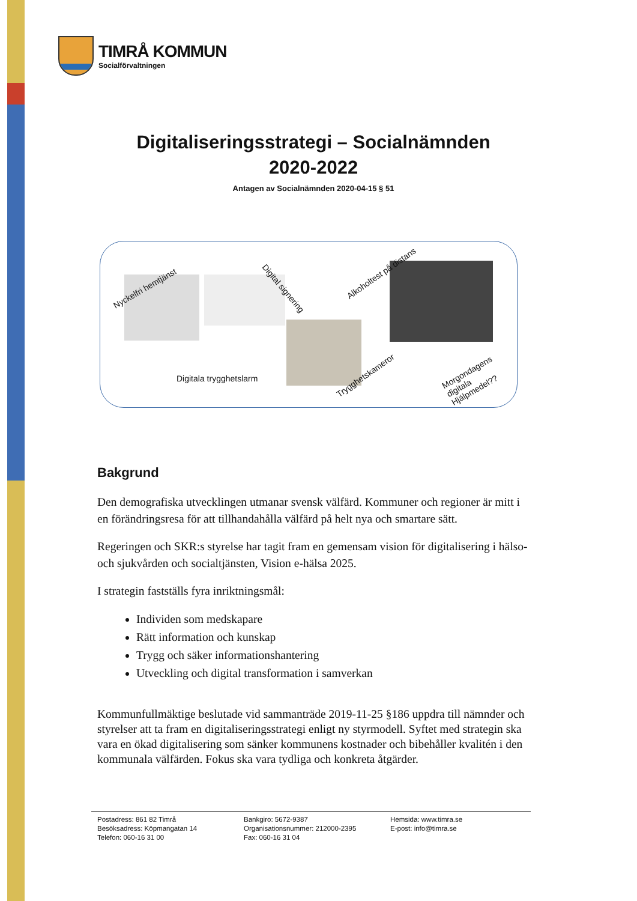TIMRÅ KOMMUN
Socialförvaltningen
Digitaliseringsstrategi – Socialnämnden
2020-2022
Antagen av Socialnämnden 2020-04-15 § 51
Nyckelfri hemtjänst Digital signering
Alkoholtest på distans
Digitala trygghetslarm Trygghetskameror
Morgondagens digitala Hjälpmedel??
Bakgrund
Den demografiska utvecklingen utmanar svensk välfärd. Kommuner och regioner är mitt i en förändringsresa för att tillhandahålla välfärd på helt nya och smartare sätt.
Regeringen och SKR:s styrelse har tagit fram en gemensam vision för digitalisering i hälso- och sjukvården och socialtjänsten, Vision e-hälsa 2025.
I strategin fastställs fyra inriktningsmål:
Individen som medskapare
Rätt information och kunskap
Trygg och säker informationshantering
Utveckling och digital transformation i samverkan
Kommunfullmäktige beslutade vid sammanträde 2019-11-25 §186 uppdra till nämnder och styrelser att ta fram en digitaliseringsstrategi enligt ny styrmodell. Syftet med strategin ska vara en ökad digitalisering som sänker kommunens kostnader och bibehåller kvalitén i den kommunala välfärden. Fokus ska vara tydliga och konkreta åtgärder.
Postadress: 861 82 Timrå
Besöksadress: Köpmangatan 14
Telefon: 060-16 31 00
Bankgiro: 5672-9387
Organisationsnummer: 212000-2395
Fax: 060-16 31 04
Hemsida: www.timra.se
E-post: info@timra.se